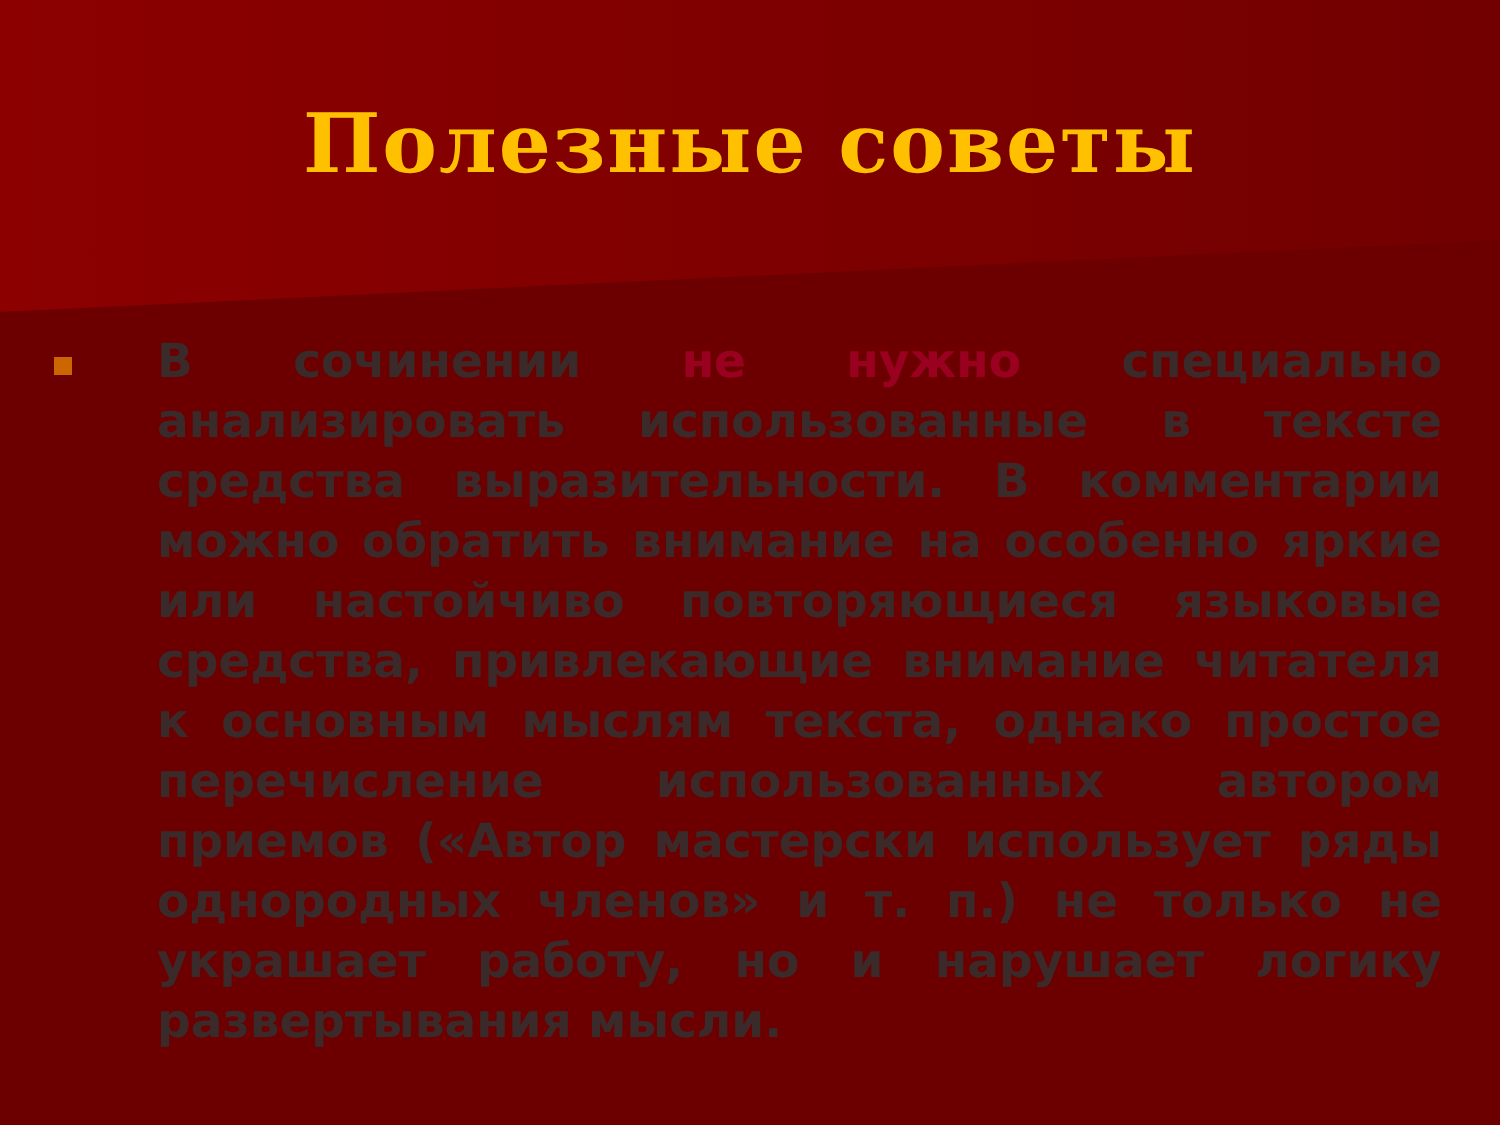Полезные советы
В сочинении не нужно специально анализировать использованные в тексте средства выразительности. В комментарии можно обратить внимание на особенно яркие или настойчиво повторяющиеся языковые средства, привлекающие внимание читателя к основным мыслям текста, однако простое перечисление использованных автором приемов («Автор мастерски использует ряды однородных членов» и т. п.) не только не украшает работу, но и нарушает логику развертывания мысли.